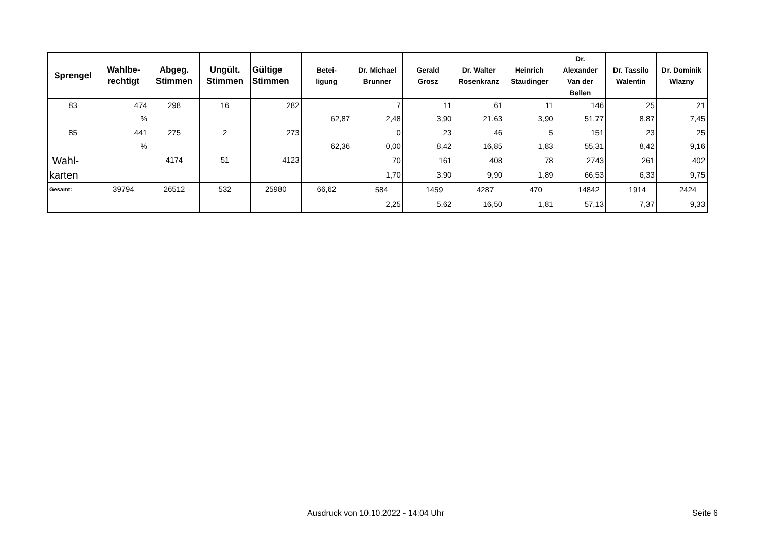| Sprengel | Wahlbe- rechtigt | Abgeg. Stimmen | Ungült. Stimmen | Gültige Stimmen | Betei- ligung | Dr. Michael Brunner | Gerald Grosz | Dr. Walter Rosenkranz | Heinrich Staudinger | Dr. Alexander Van der Bellen | Dr. Tassilo Walentin | Dr. Dominik Wlazny |
| --- | --- | --- | --- | --- | --- | --- | --- | --- | --- | --- | --- | --- |
| 83 | 474 % | 298 | 16 | 282 | 62,87 | 7 2,48 | 11 3,90 | 61 21,63 | 11 3,90 | 146 51,77 | 25 8,87 | 21 7,45 |
| 85 | 441 % | 275 | 2 | 273 | 62,36 | 0 0,00 | 23 8,42 | 46 16,85 | 5 1,83 | 151 55,31 | 23 8,42 | 25 9,16 |
| Wahl- karten | | 4174 | 51 | 4123 | | 70 1,70 | 161 3,90 | 408 9,90 | 78 1,89 | 2743 66,53 | 261 6,33 | 402 9,75 |
| Gesamt: | 39794 | 26512 | 532 | 25980 | 66,62 | 584 2,25 | 1459 5,62 | 4287 16,50 | 470 1,81 | 14842 57,13 | 1914 7,37 | 2424 9,33 |
Ausdruck von 10.10.2022 - 14:04 Uhr Seite 6